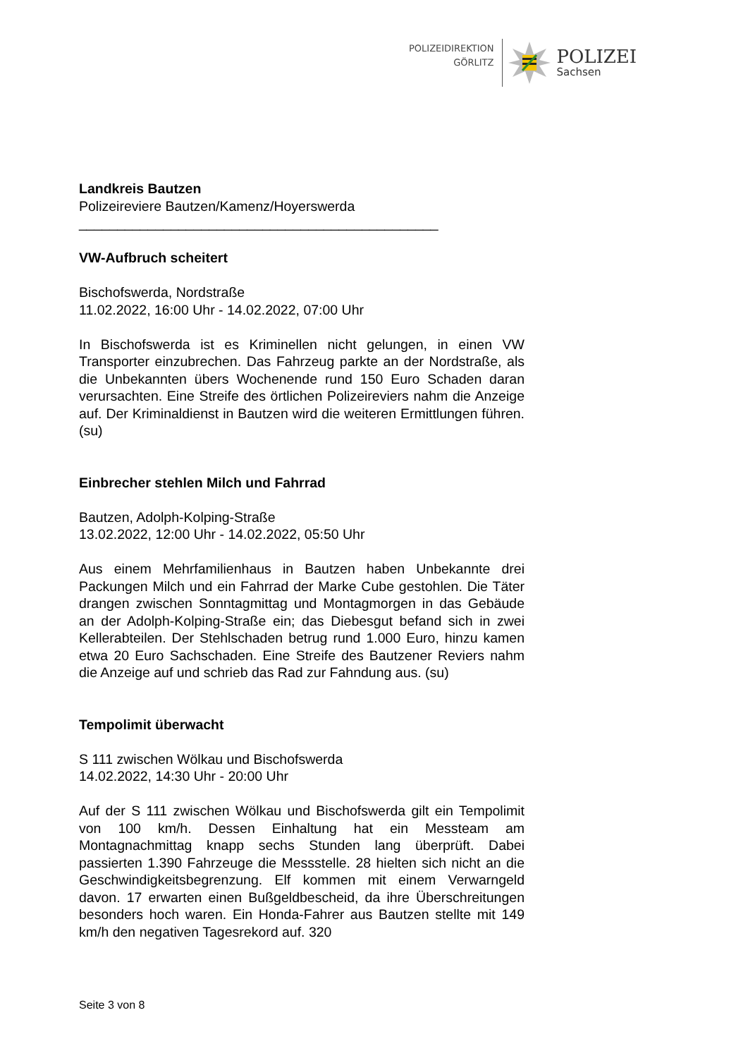POLIZEIDIREKTION
GÖRLITZ
POLIZEI
Sachsen
Landkreis Bautzen
Polizeireviere Bautzen/Kamenz/Hoyerswerda
_______________________________________________
VW-Aufbruch scheitert
Bischofswerda, Nordstraße
11.02.2022, 16:00 Uhr - 14.02.2022, 07:00 Uhr
In Bischofswerda ist es Kriminellen nicht gelungen, in einen VW Transporter einzubrechen. Das Fahrzeug parkte an der Nordstraße, als die Unbekannten übers Wochenende rund 150 Euro Schaden daran verursachten. Eine Streife des örtlichen Polizeireviers nahm die Anzeige auf. Der Kriminaldienst in Bautzen wird die weiteren Ermittlungen führen. (su)
Einbrecher stehlen Milch und Fahrrad
Bautzen, Adolph-Kolping-Straße
13.02.2022, 12:00 Uhr - 14.02.2022, 05:50 Uhr
Aus einem Mehrfamilienhaus in Bautzen haben Unbekannte drei Packungen Milch und ein Fahrrad der Marke Cube gestohlen. Die Täter drangen zwischen Sonntagmittag und Montagmorgen in das Gebäude an der Adolph-Kolping-Straße ein; das Diebesgut befand sich in zwei Kellerabteilen. Der Stehlschaden betrug rund 1.000 Euro, hinzu kamen etwa 20 Euro Sachschaden. Eine Streife des Bautzener Reviers nahm die Anzeige auf und schrieb das Rad zur Fahndung aus. (su)
Tempolimit überwacht
S 111 zwischen Wölkau und Bischofswerda
14.02.2022, 14:30 Uhr - 20:00 Uhr
Auf der S 111 zwischen Wölkau und Bischofswerda gilt ein Tempolimit von 100 km/h. Dessen Einhaltung hat ein Messteam am Montagnachmittag knapp sechs Stunden lang überprüft. Dabei passierten 1.390 Fahrzeuge die Messstelle. 28 hielten sich nicht an die Geschwindigkeitsbegrenzung. Elf kommen mit einem Verwarngeld davon. 17 erwarten einen Bußgeldbescheid, da ihre Überschreitungen besonders hoch waren. Ein Honda-Fahrer aus Bautzen stellte mit 149 km/h den negativen Tagesrekord auf. 320
Seite 3 von 8